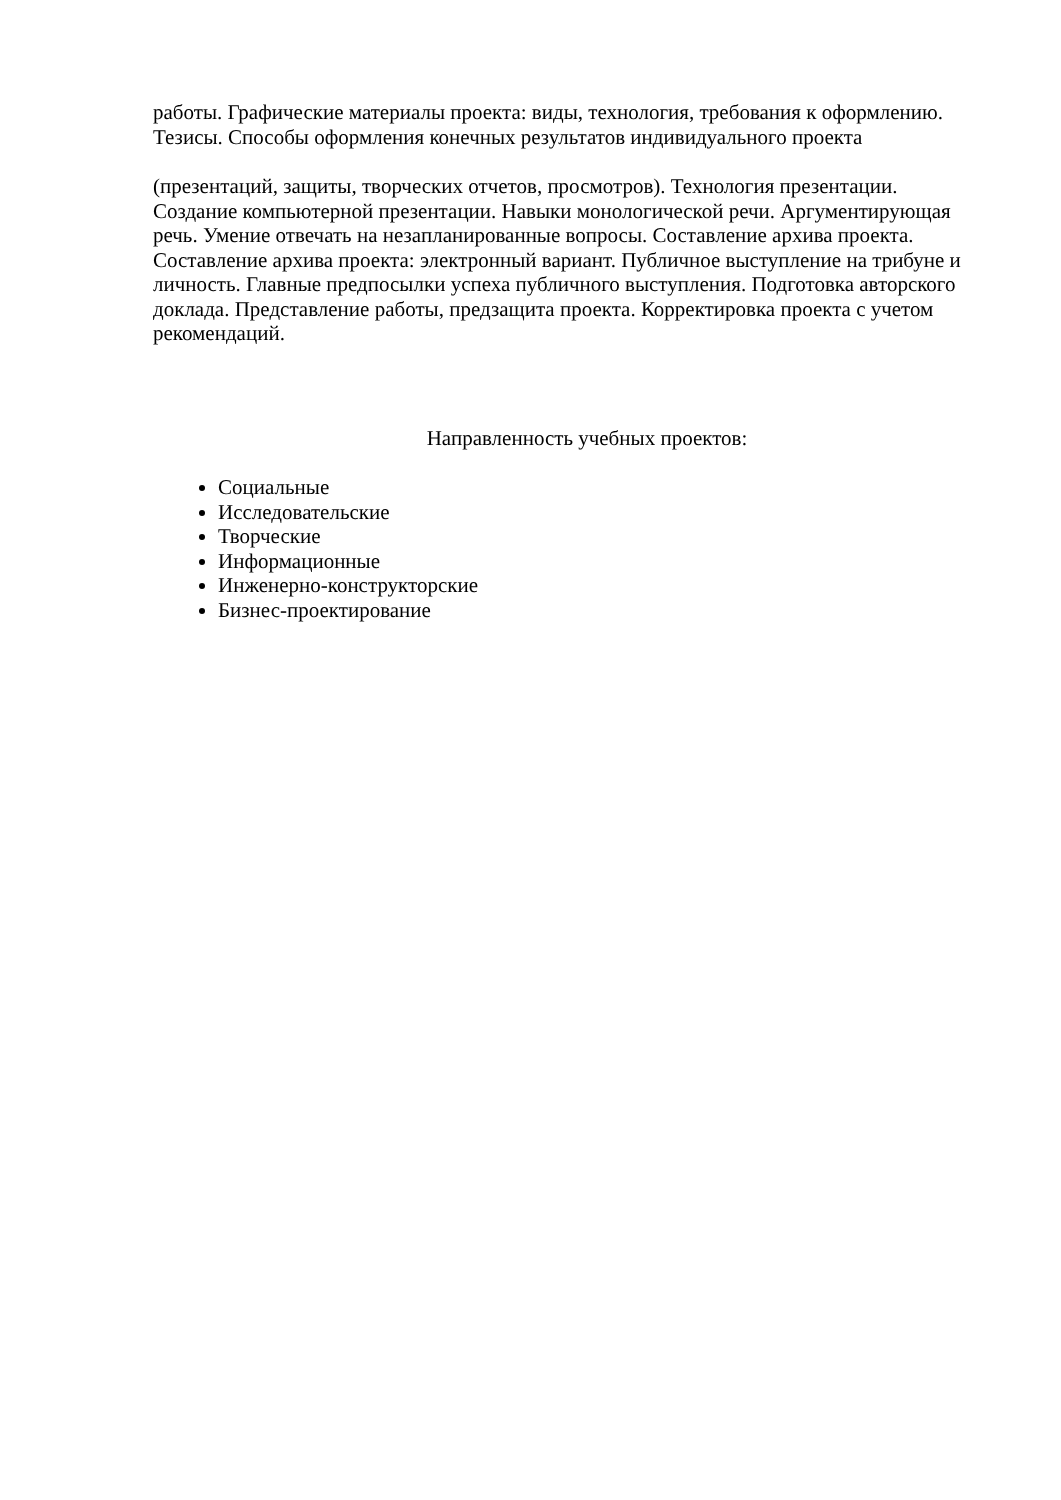работы. Графические материалы проекта: виды, технология, требования к оформлению. Тезисы. Способы оформления конечных результатов индивидуального проекта
(презентаций, защиты, творческих отчетов, просмотров). Технология презентации. Создание компьютерной презентации. Навыки монологической речи. Аргументирующая речь. Умение отвечать на незапланированные вопросы. Составление архива проекта. Составление архива проекта: электронный вариант. Публичное выступление на трибуне и личность. Главные предпосылки успеха публичного выступления. Подготовка авторского доклада. Представление работы, предзащита проекта. Корректировка проекта с учетом рекомендаций.
Направленность учебных проектов:
Социальные
Исследовательские
Творческие
Информационные
Инженерно-конструкторские
Бизнес-проектирование